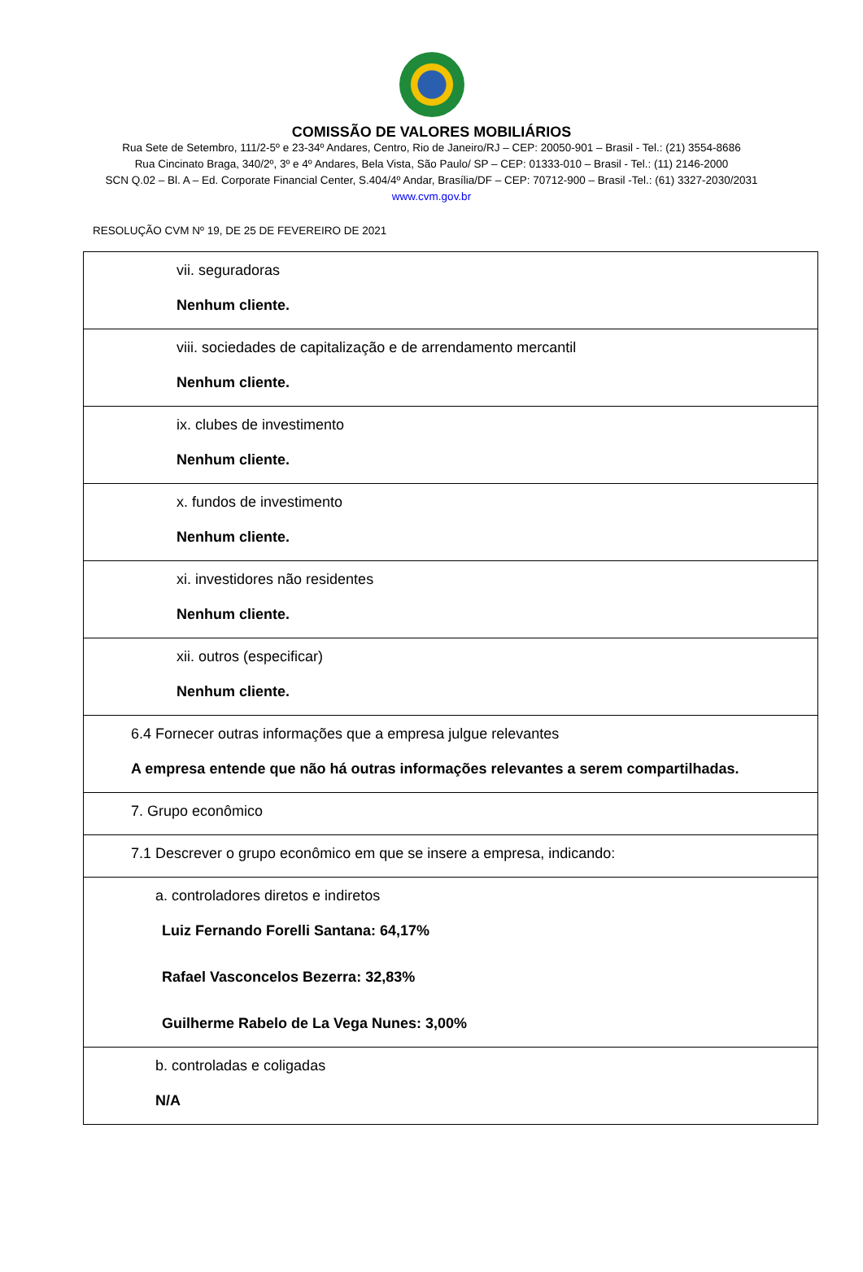COMISSÃO DE VALORES MOBILIÁRIOS
Rua Sete de Setembro, 111/2-5º e 23-34º Andares, Centro, Rio de Janeiro/RJ – CEP: 20050-901 – Brasil - Tel.: (21) 3554-8686
Rua Cincinato Braga, 340/2º, 3º e 4º Andares, Bela Vista, São Paulo/ SP – CEP: 01333-010 – Brasil - Tel.: (11) 2146-2000
SCN Q.02 – Bl. A – Ed. Corporate Financial Center, S.404/4º Andar, Brasília/DF – CEP: 70712-900 – Brasil -Tel.: (61) 3327-2030/2031
www.cvm.gov.br
RESOLUÇÃO CVM Nº 19, DE 25 DE FEVEREIRO DE 2021
| vii. seguradoras Nenhum cliente. |
| viii. sociedades de capitalização e de arrendamento mercantil Nenhum cliente. |
| ix. clubes de investimento Nenhum cliente. |
| x. fundos de investimento Nenhum cliente. |
| xi. investidores não residentes Nenhum cliente. |
| xii. outros (especificar) Nenhum cliente. |
| 6.4 Fornecer outras informações que a empresa julgue relevantes A empresa entende que não há outras informações relevantes a serem compartilhadas. |
| 7. Grupo econômico |
| 7.1 Descrever o grupo econômico em que se insere a empresa, indicando: |
| a. controladores diretos e indiretos Luiz Fernando Forelli Santana: 64,17% Rafael Vasconcelos Bezerra: 32,83% Guilherme Rabelo de La Vega Nunes: 3,00% |
| b. controladas e coligadas N/A |